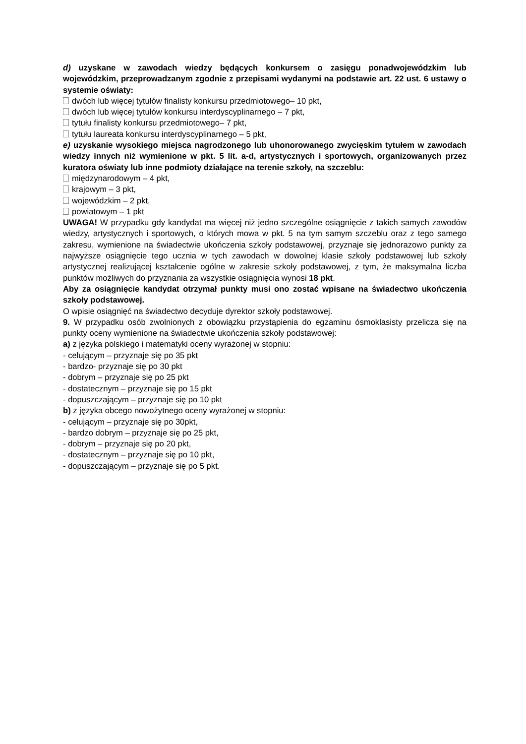d) uzyskane w zawodach wiedzy będących konkursem o zasięgu ponadwojewódzkim lub wojewódzkim, przeprowadzanym zgodnie z przepisami wydanymi na podstawie art. 22 ust. 6 ustawy o systemie oświaty:
dwóch lub więcej tytułów finalisty konkursu przedmiotowego– 10 pkt,
dwóch lub więcej tytułów konkursu interdyscyplinarnego – 7 pkt,
tytułu finalisty konkursu przedmiotowego– 7 pkt,
tytułu laureata konkursu interdyscyplinarnego – 5 pkt,
e) uzyskanie wysokiego miejsca nagrodzonego lub uhonorowanego zwycięskim tytułem w zawodach wiedzy innych niż wymienione w pkt. 5 lit. a-d, artystycznych i sportowych, organizowanych przez kuratora oświaty lub inne podmioty działające na terenie szkoły, na szczeblu:
międzynarodowym – 4 pkt,
krajowym – 3 pkt,
wojewódzkim – 2 pkt,
powiatowym – 1 pkt
UWAGA! W przypadku gdy kandydat ma więcej niż jedno szczególne osiągnięcie z takich samych zawodów wiedzy, artystycznych i sportowych, o których mowa w pkt. 5 na tym samym szczeblu oraz z tego samego zakresu, wymienione na świadectwie ukończenia szkoły podstawowej, przyznaje się jednorazowo punkty za najwyższe osiągnięcie tego ucznia w tych zawodach w dowolnej klasie szkoły podstawowej lub szkoły artystycznej realizującej kształcenie ogólne w zakresie szkoły podstawowej, z tym, że maksymalna liczba punktów możliwych do przyznania za wszystkie osiągnięcia wynosi 18 pkt.
Aby za osiągnięcie kandydat otrzymał punkty musi ono zostać wpisane na świadectwo ukończenia szkoły podstawowej.
O wpisie osiągnięć na świadectwo decyduje dyrektor szkoły podstawowej.
9. W przypadku osób zwolnionych z obowiązku przystąpienia do egzaminu ósmoklasisty przelicza się na punkty oceny wymienione na świadectwie ukończenia szkoły podstawowej:
a) z języka polskiego i matematyki oceny wyrażonej w stopniu:
- celującym – przyznaje się po 35 pkt
- bardzo- przyznaje się po 30 pkt
- dobrym – przyznaje się po 25 pkt
- dostatecznym – przyznaje się po 15 pkt
- dopuszczającym – przyznaje się po 10 pkt
b) z języka obcego nowożytnego oceny wyrażonej w stopniu:
- celującym – przyznaje się po 30pkt,
- bardzo dobrym – przyznaje się po 25 pkt,
- dobrym – przyznaje się po 20 pkt,
- dostatecznym – przyznaje się po 10 pkt,
- dopuszczającym – przyznaje się po 5 pkt.